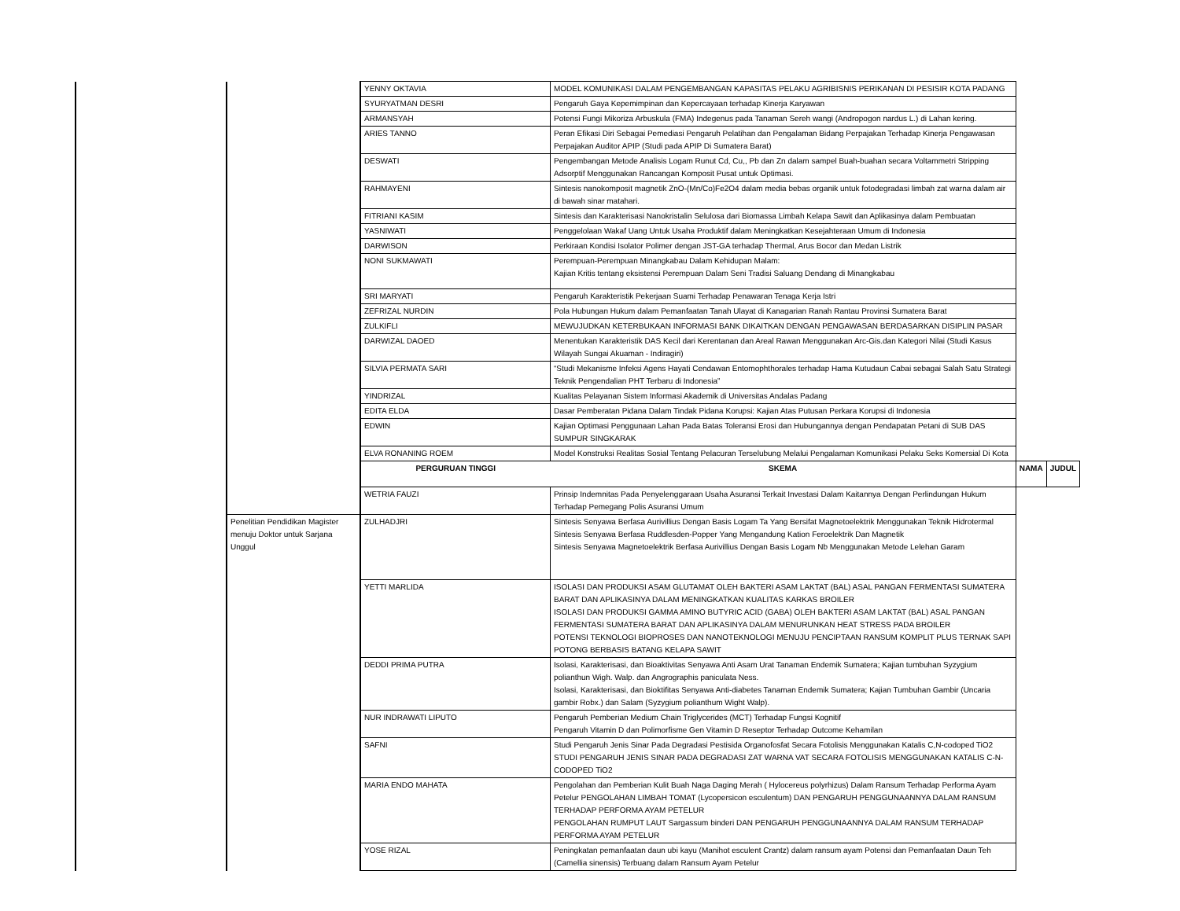| | | YENNY OKTAVIA | MODEL KOMUNIKASI DALAM PENGEMBANGAN KAPASITAS PELAKU AGRIBISNIS PERIKANAN DI PESISIR KOTA PADANG | | |
| | | SYURYATMAN DESRI | Pengaruh Gaya Kepemimpinan dan Kepercayaan terhadap Kinerja Karyawan | | |
| | | ARMANSYAH | Potensi Fungi Mikoriza Arbuskula (FMA) Indegenus pada Tanaman Sereh wangi (Andropogon nardus L.) di Lahan kering. | | |
| | | ARIES TANNO | Peran Efikasi Diri Sebagai Pemediasi Pengaruh Pelatihan dan Pengalaman Bidang Perpajakan Terhadap Kinerja Pengawasan Perpajakan Auditor APIP (Studi pada APIP Di Sumatera Barat) | | |
| | | DESWATI | Pengembangan Metode Analisis Logam Runut Cd, Cu,, Pb dan Zn dalam sampel Buah-buahan secara Voltammetri Stripping Adsorptif Menggunakan Rancangan Komposit Pusat untuk Optimasi. | | |
| | | RAHMAYENI | Sintesis nanokomposit magnetik ZnO-(Mn/Co)Fe2O4 dalam media bebas organik untuk fotodegradasi limbah zat warna dalam air di bawah sinar matahari. | | |
| | | FITRIANI KASIM | Sintesis dan Karakterisasi Nanokristalin Selulosa dari Biomassa Limbah Kelapa Sawit dan Aplikasinya dalam Pembuatan | | |
| | | YASNIWATI | Penggelolaan Wakaf Uang Untuk Usaha Produktif dalam Meningkatkan Kesejahteraan Umum di Indonesia | | |
| | | DARWISON | Perkiraan Kondisi Isolator Polimer dengan JST-GA terhadap Thermal, Arus Bocor dan Medan Listrik | | |
| | | NONI SUKMAWATI | Perempuan-Perempuan Minangkabau Dalam Kehidupan Malam: Kajian Kritis tentang eksistensi Perempuan Dalam Seni Tradisi Saluang Dendang di Minangkabau | | |
| | | SRI MARYATI | Pengaruh Karakteristik Pekerjaan Suami Terhadap Penawaran Tenaga Kerja Istri | | |
| | | ZEFRIZAL NURDIN | Pola Hubungan Hukum dalam Pemanfaatan Tanah Ulayat di Kanagarian Ranah Rantau Provinsi Sumatera Barat | | |
| | | ZULKIFLI | MEWUJUDKAN KETERBUKAAN INFORMASI BANK DIKAITKAN DENGAN PENGAWASAN BERDASARKAN DISIPLIN PASAR | | |
| | | DARWIZAL DAOED | Menentukan Karakteristik DAS Kecil dari Kerentanan dan Areal Rawan Menggunakan Arc-Gis.dan Kategori Nilai (Studi Kasus Wilayah Sungai Akuaman - Indiragiri) | | |
| | | SILVIA PERMATA SARI | “Studi Mekanisme Infeksi Agens Hayati Cendawan Entomophthorales terhadap Hama Kutudaun Cabai sebagai Salah Satu Strategi Teknik Pengendalian PHT Terbaru di Indonesia” | | |
| | | YINDRIZAL | Kualitas Pelayanan Sistem Informasi Akademik di Universitas Andalas Padang | | |
| | | EDITA ELDA | Dasar Pemberatan Pidana Dalam Tindak Pidana Korupsi: Kajian Atas Putusan Perkara Korupsi di Indonesia | | |
| | | EDWIN | Kajian Optimasi Penggunaan Lahan Pada Batas Toleransi Erosi dan Hubungannya dengan Pendapatan Petani di SUB DAS SUMPUR SINGKARAK | | |
| | | ELVA RONANING ROEM | Model Konstruksi Realitas Sosial Tentang Pelacuran Terselubung Melalui Pengalaman Komunikasi Pelaku Seks Komersial Di Kota | | |
| | | PERGURUAN TINGGI | SKEMA | NAMA | JUDUL |
| | | WETRIA FAUZI | Prinsip Indemnitas Pada Penyelenggaraan Usaha Asuransi Terkait Investasi Dalam Kaitannya Dengan Perlindungan Hukum Terhadap Pemegang Polis Asuransi Umum | | |
| | Penelitian Pendidikan Magister menuju Doktor untuk Sarjana Unggul | ZULHADJRI | Sintesis Senyawa Berfasa Aurivillius Dengan Basis Logam Ta Yang Bersifat Magnetoelektrik Menggunakan Teknik Hidrotermal Sintesis Senyawa Berfasa Ruddlesden-Popper Yang Mengandung Kation Feroelektrik Dan Magnetik Sintesis Senyawa Magnetoelektrik Berfasa Aurivillius Dengan Basis Logam Nb Menggunakan Metode Lelehan Garam | | |
| | | YETTI MARLIDA | ISOLASI DAN PRODUKSI ASAM GLUTAMAT OLEH BAKTERI ASAM LAKTAT (BAL) ASAL PANGAN FERMENTASI SUMATERA BARAT DAN APLIKASINYA DALAM MENINGKATKAN KUALITAS KARKAS BROILER ISOLASI DAN PRODUKSI GAMMA AMINO BUTYRIC ACID (GABA) OLEH BAKTERI ASAM LAKTAT (BAL) ASAL PANGAN FERMENTASI SUMATERA BARAT DAN APLIKASINYA DALAM MENURUNKAN HEAT STRESS PADA BROILER POTENSI TEKNOLOGI BIOPROSES DAN NANOTEKNOLOGI MENUJU PENCIPTAAN RANSUM KOMPLIT PLUS TERNAK SAPI POTONG BERBASIS BATANG KELAPA SAWIT | | |
| | | DEDDI PRIMA PUTRA | Isolasi, Karakterisasi, dan Bioaktivitas Senyawa Anti Asam Urat Tanaman Endemik Sumatera; Kajian tumbuhan Syzygium polianthun Wigh. Walp. dan Angrographis paniculata Ness. Isolasi, Karakterisasi, dan Bioktifitas Senyawa Anti-diabetes Tanaman Endemik Sumatera; Kajian Tumbuhan Gambir (Uncaria gambir Robx.) dan Salam (Syzygium polianthum Wight Walp). | | |
| | | NUR INDRAWATI LIPUTO | Pengaruh Pemberian Medium Chain Triglycerides (MCT) Terhadap Fungsi Kognitif Pengaruh Vitamin D dan Polimorfisme Gen Vitamin D Reseptor Terhadap Outcome Kehamilan | | |
| | | SAFNI | Studi Pengaruh Jenis Sinar Pada Degradasi Pestisida Organofosfat Secara Fotolisis Menggunakan Katalis C,N-codoped TiO2 STUDI PENGARUH JENIS SINAR PADA DEGRADASI ZAT WARNA VAT SECARA FOTOLISIS MENGGUNAKAN KATALIS C-N-CODOPED TiO2 | | |
| | | MARIA ENDO MAHATA | Pengolahan dan Pemberian Kulit Buah Naga Daging Merah ( Hylocereus polyrhizus) Dalam Ransum Terhadap Performa Ayam Petelur PENGOLAHAN LIMBAH TOMAT (Lycopersicon esculentum) DAN PENGARUH PENGGUNAANNYA DALAM RANSUM TERHADAP PERFORMA AYAM PETELUR PENGOLAHAN RUMPUT LAUT Sargassum binderi DAN PENGARUH PENGGUNAANNYA DALAM RANSUM TERHADAP PERFORMA AYAM PETELUR | | |
| | | YOSE RIZAL | Peningkatan pemanfaatan daun ubi kayu (Manihot esculent Crantz) dalam ransum ayam Potensi dan Pemanfaatan Daun Teh (Camellia sinensis) Terbuang dalam Ransum Ayam Petelur | | |